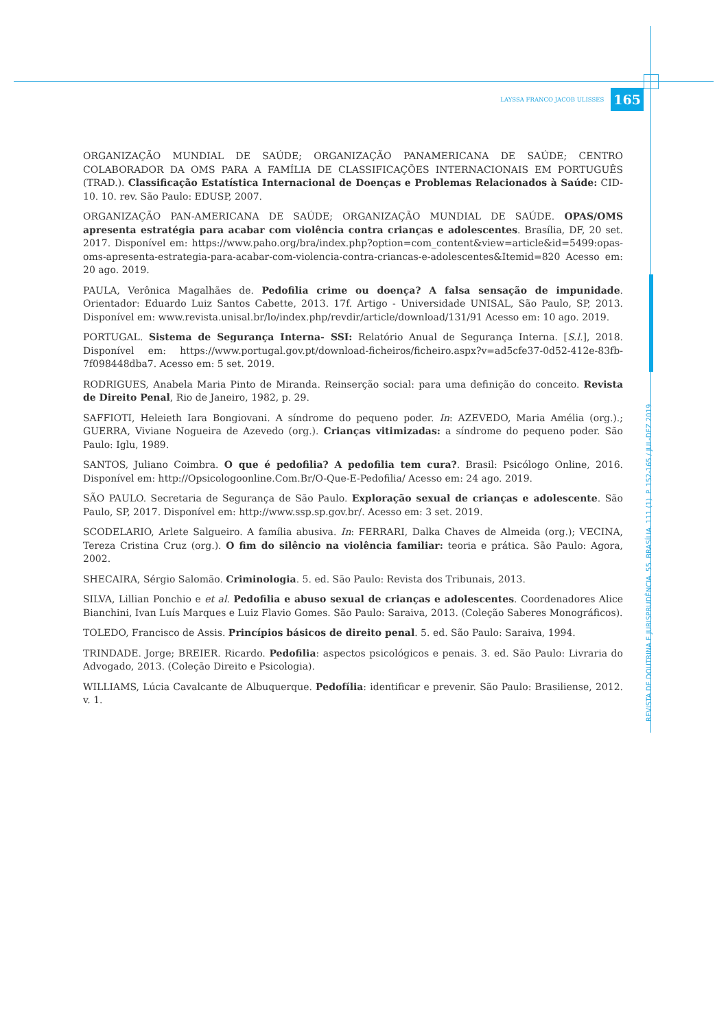LAYSSA FRANCO JACOB ULISSES 165
ORGANIZAÇÃO MUNDIAL DE SAÚDE; ORGANIZAÇÃO PANAMERICANA DE SAÚDE; CENTRO COLABORADOR DA OMS PARA A FAMÍLIA DE CLASSIFICAÇÕES INTERNACIONAIS EM PORTUGUÊS (TRAD.). Classificação Estatística Internacional de Doenças e Problemas Relacionados à Saúde: CID-10. 10. rev. São Paulo: EDUSP, 2007.
ORGANIZAÇÃO PAN-AMERICANA DE SAÚDE; ORGANIZAÇÃO MUNDIAL DE SAÚDE. OPAS/OMS apresenta estratégia para acabar com violência contra crianças e adolescentes. Brasília, DF, 20 set. 2017. Disponível em: https://www.paho.org/bra/index.php?option=com_content&view=article&id=5499:opas-oms-apresenta-estrategia-para-acabar-com-violencia-contra-criancas-e-adolescentes&Itemid=820 Acesso em: 20 ago. 2019.
PAULA, Verônica Magalhães de. Pedofilia crime ou doença? A falsa sensação de impunidade. Orientador: Eduardo Luiz Santos Cabette, 2013. 17f. Artigo - Universidade UNISAL, São Paulo, SP, 2013. Disponível em: www.revista.unisal.br/lo/index.php/revdir/article/download/131/91 Acesso em: 10 ago. 2019.
PORTUGAL. Sistema de Segurança Interna- SSI: Relatório Anual de Segurança Interna. [S.l.], 2018. Disponível em: https://www.portugal.gov.pt/download-ficheiros/ficheiro.aspx?v=ad5cfe37-0d52-412e-83fb-7f098448dba7. Acesso em: 5 set. 2019.
RODRIGUES, Anabela Maria Pinto de Miranda. Reinserção social: para uma definição do conceito. Revista de Direito Penal, Rio de Janeiro, 1982, p. 29.
SAFFIOTI, Heleieth Iara Bongiovani. A síndrome do pequeno poder. In: AZEVEDO, Maria Amélia (org.).; GUERRA, Viviane Nogueira de Azevedo (org.). Crianças vitimizadas: a síndrome do pequeno poder. São Paulo: Iglu, 1989.
SANTOS, Juliano Coimbra. O que é pedofilia? A pedofilia tem cura?. Brasil: Psicólogo Online, 2016. Disponível em: http://Opsicologoonline.Com.Br/O-Que-E-Pedofilia/ Acesso em: 24 ago. 2019.
SÃO PAULO. Secretaria de Segurança de São Paulo. Exploração sexual de crianças e adolescente. São Paulo, SP, 2017. Disponível em: http://www.ssp.sp.gov.br/. Acesso em: 3 set. 2019.
SCODELARIO, Arlete Salgueiro. A família abusiva. In: FERRARI, Dalka Chaves de Almeida (org.); VECINA, Tereza Cristina Cruz (org.). O fim do silêncio na violência familiar: teoria e prática. São Paulo: Agora, 2002.
SHECAIRA, Sérgio Salomão. Criminologia. 5. ed. São Paulo: Revista dos Tribunais, 2013.
SILVA, Lillian Ponchio e et al. Pedofilia e abuso sexual de crianças e adolescentes. Coordenadores Alice Bianchini, Ivan Luís Marques e Luiz Flavio Gomes. São Paulo: Saraiva, 2013. (Coleção Saberes Monográficos).
TOLEDO, Francisco de Assis. Princípios básicos de direito penal. 5. ed. São Paulo: Saraiva, 1994.
TRINDADE. Jorge; BREIER. Ricardo. Pedofilia: aspectos psicológicos e penais. 3. ed. São Paulo: Livraria do Advogado, 2013. (Coleção Direito e Psicologia).
WILLIAMS, Lúcia Cavalcante de Albuquerque. Pedofília: identificar e prevenir. São Paulo: Brasiliense, 2012. v. 1.
REVISTA DE DOUTRINA E JURISPRUDÊNCIA. 55. BRASÍLIA. 111 (1). P. 152-165 / JUL-DEZ 2019